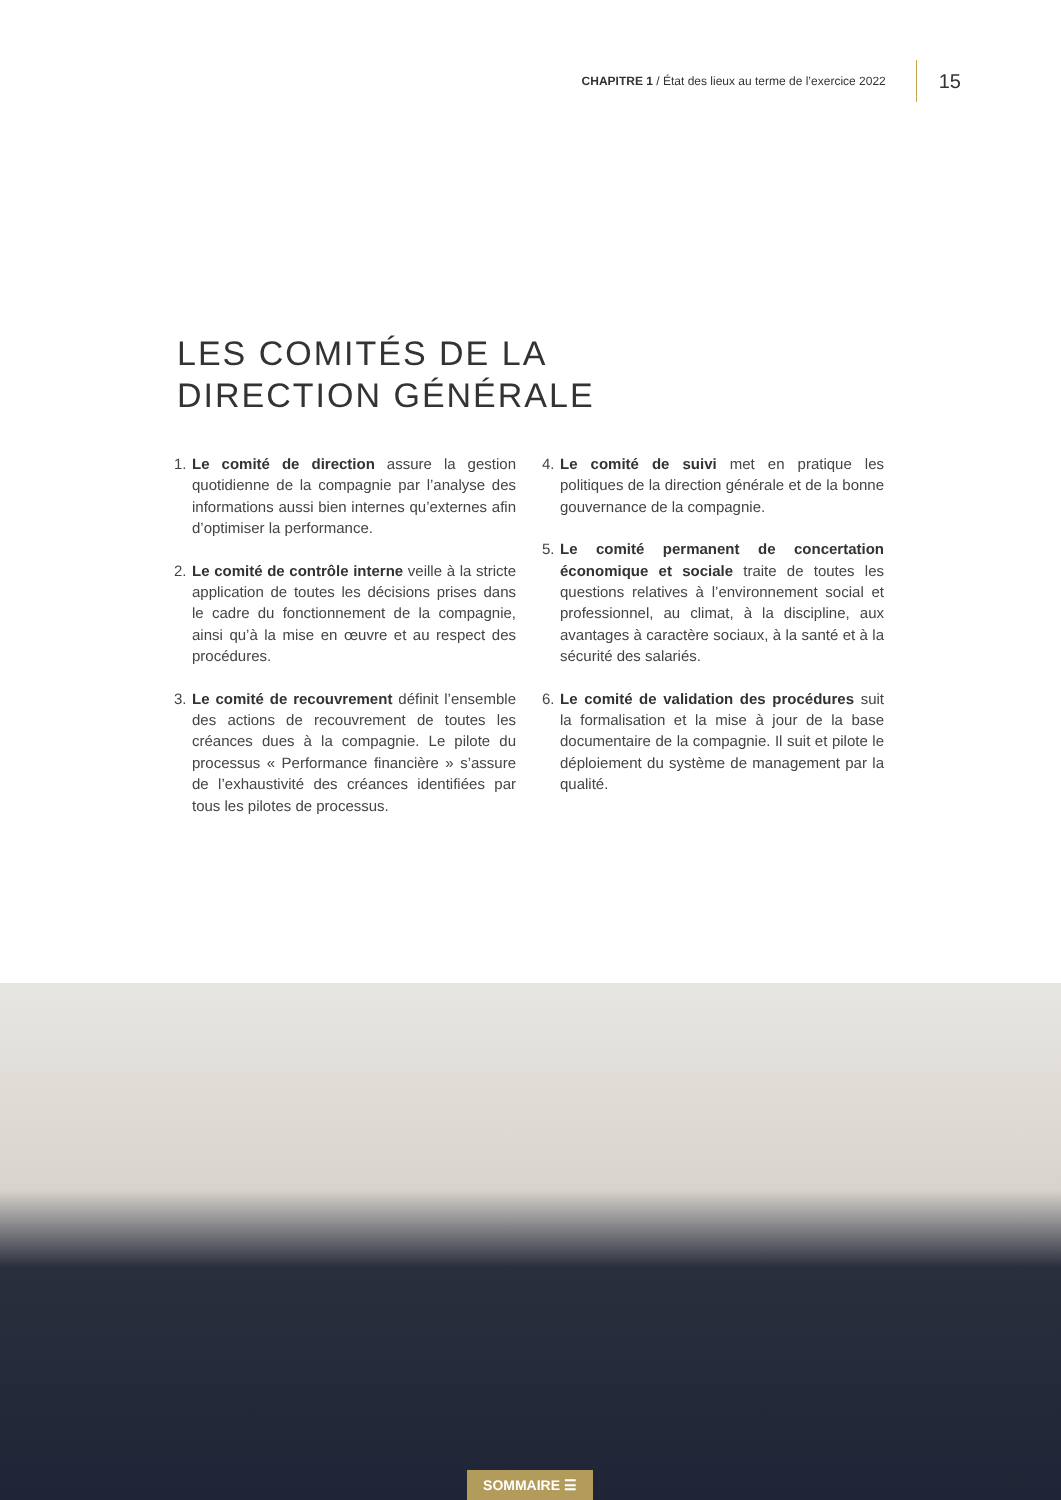CHAPITRE 1 / État des lieux au terme de l’exercice 2022 15
LES COMITÉS DE LA
DIRECTION GÉNÉRALE
1. Le comité de direction assure la gestion quotidienne de la compagnie par l’analyse des informations aussi bien internes qu’externes afin d’optimiser la performance.
2. Le comité de contrôle interne veille à la stricte application de toutes les décisions prises dans le cadre du fonctionnement de la compagnie, ainsi qu’à la mise en œuvre et au respect des procédures.
3. Le comité de recouvrement définit l’ensemble des actions de recouvrement de toutes les créances dues à la compagnie. Le pilote du processus « Performance financière » s’assure de l’exhaustivité des créances identifiées par tous les pilotes de processus.
4. Le comité de suivi met en pratique les politiques de la direction générale et de la bonne gouvernance de la compagnie.
5. Le comité permanent de concertation économique et sociale traite de toutes les questions relatives à l’environnement social et professionnel, au climat, à la discipline, aux avantages à caractère sociaux, à la santé et à la sécurité des salariés.
6. Le comité de validation des procédures suit la formalisation et la mise à jour de la base documentaire de la compagnie. Il suit et pilote le déploiement du système de management par la qualité.
SOMMAIRE ☰